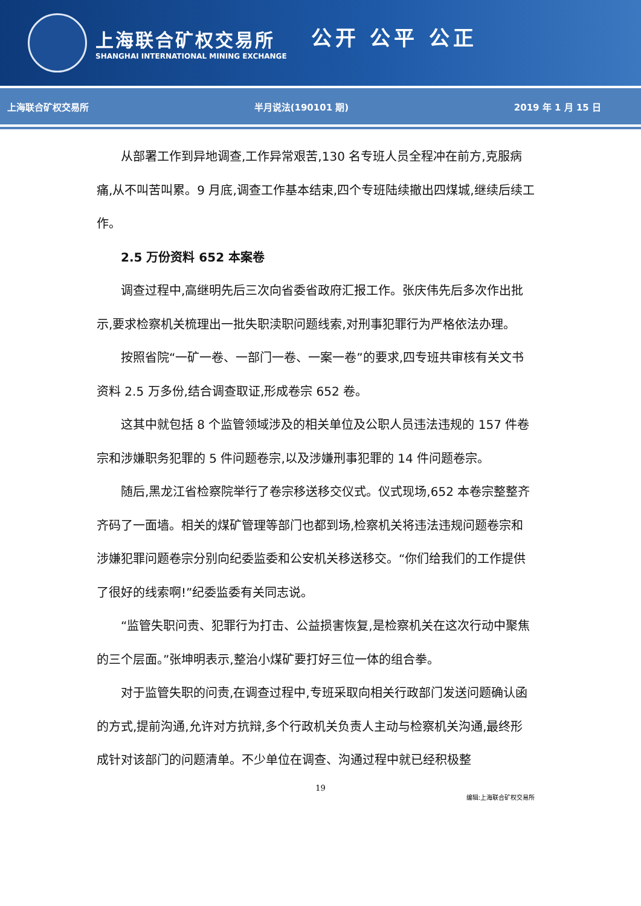上海联合矿权交易所
SHANGHAI INTERNATIONAL MINING EXCHANGE
公开 公平 公正
上海联合矿权交易所 半月说法(190101 期) 2019 年 1 月 15 日
从部署工作到异地调查,工作异常艰苦,130 名专班人员全程冲在前方,克服病痛,从不叫苦叫累。9 月底,调查工作基本结束,四个专班陆续撤出四煤城,继续后续工作。
2.5 万份资料 652 本案卷
调查过程中,高继明先后三次向省委省政府汇报工作。张庆伟先后多次作出批示,要求检察机关梳理出一批失职渎职问题线索,对刑事犯罪行为严格依法办理。
按照省院“一矿一卷、一部门一卷、一案一卷”的要求,四专班共审核有关文书资料 2.5 万多份,结合调查取证,形成卷宗 652 卷。
这其中就包括 8 个监管领域涉及的相关单位及公职人员违法违规的 157 件卷宗和涉嫌职务犯罪的 5 件问题卷宗,以及涉嫌刑事犯罪的 14 件问题卷宗。
随后,黑龙江省检察院举行了卷宗移送移交仪式。仪式现场,652 本卷宗整整齐齐码了一面墙。相关的煤矿管理等部门也都到场,检察机关将违法违规问题卷宗和涉嫌犯罪问题卷宗分别向纪委监委和公安机关移送移交。“你们给我们的工作提供了很好的线索啊!”纪委监委有关同志说。
“监管失职问责、犯罪行为打击、公益损害恢复,是检察机关在这次行动中聚焦的三个层面。”张坤明表示,整治小煤矿要打好三位一体的组合拳。
对于监管失职的问责,在调查过程中,专班采取向相关行政部门发送问题确认函的方式,提前沟通,允许对方抗辩,多个行政机关负责人主动与检察机关沟通,最终形成针对该部门的问题清单。不少单位在调查、沟通过程中就已经积极整
19
编辑:上海联合矿权交易所